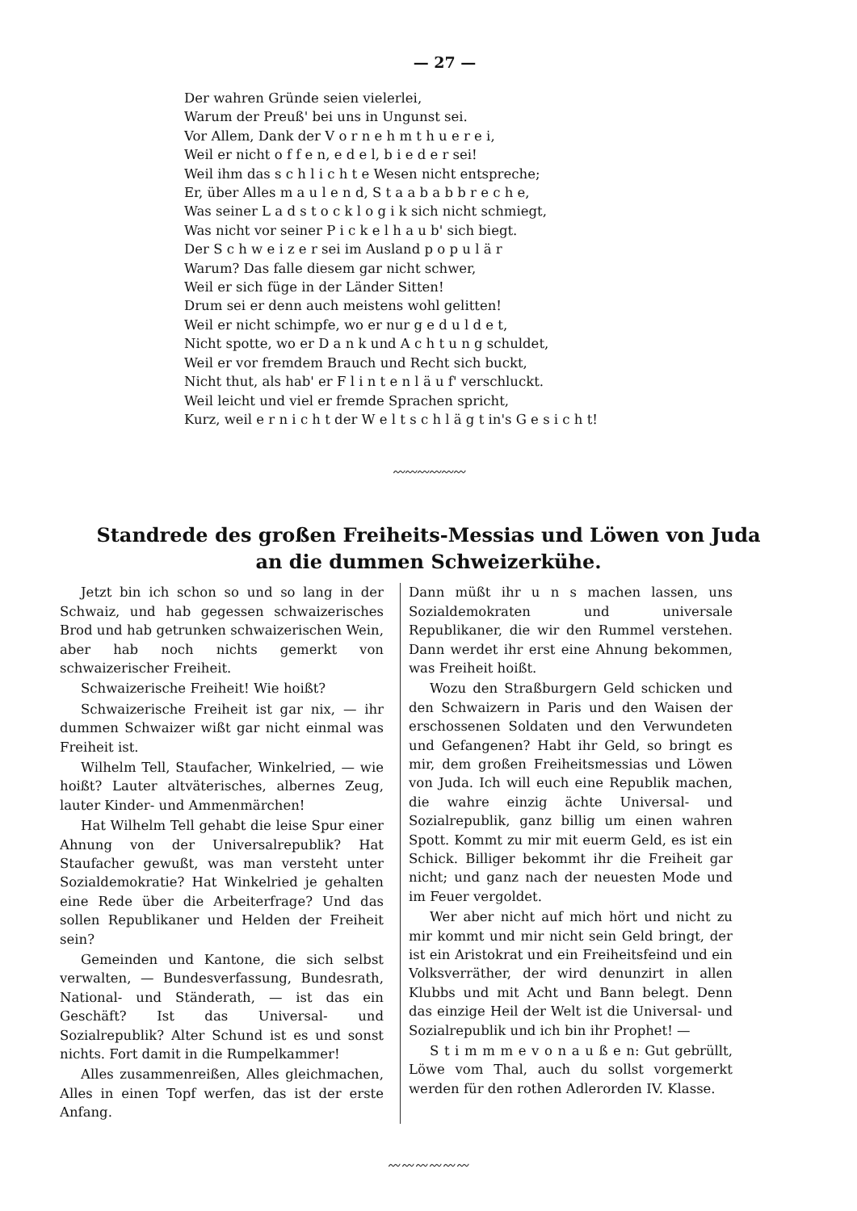— 27 —
Der wahren Gründe seien vielerlei,
Warum der Preuß' bei uns in Ungunst sei.
Vor Allem, Dank der V o r n e h m t h u e r e i,
Weil er nicht o f f e n, e d e l, b i e d e r sei!
Weil ihm das s c h l i c h t e Wesen nicht entspreche;
Er, über Alles m a u l e n d, S t a a b a b b r e c h e,
Was seiner L a d s t o c k l o g i k sich nicht schmiegt,
Was nicht vor seiner P i c k e l h a u b' sich biegt.
Der S c h w e i z e r sei im Ausland p o p u l ä r
Warum? Das falle diesem gar nicht schwer,
Weil er sich füge in der Länder Sitten!
Drum sei er denn auch meistens wohl gelitten!
Weil er nicht schimpfe, wo er nur g e d u l d e t,
Nicht spotte, wo er D a n k und A c h t u n g schuldet,
Weil er vor fremdem Brauch und Recht sich buckt,
Nicht thut, als hab' er F l i n t e n l ä u f' verschluckt.
Weil leicht und viel er fremde Sprachen spricht,
Kurz, weil e r n i c h t der W e l t s c h l ä g t in's G e s i c h t!
〰〰〰〰〰〰
Standrede des großen Freiheits-Messias und Löwen von Juda
an die dummen Schweizerkühe.
Jetzt bin ich schon so und so lang in der Schwaiz, und hab gegessen schwaizerisches Brod und hab getrunken schwaizerischen Wein, aber hab noch nichts gemerkt von schwaizerischer Freiheit.
Schwaizerische Freiheit! Wie hoißt?
Schwaizerische Freiheit ist gar nix, — ihr dummen Schwaizer wißt gar nicht einmal was Freiheit ist.
Wilhelm Tell, Staufacher, Winkelried, — wie hoißt? Lauter altväterisches, albernes Zeug, lauter Kinder- und Ammenmärchen!
Hat Wilhelm Tell gehabt die leise Spur einer Ahnung von der Universalrepublik? Hat Staufacher gewußt, was man versteht unter Sozialdemokratie? Hat Winkelried je gehalten eine Rede über die Arbeiterfrage? Und das sollen Republikaner und Helden der Freiheit sein?
Gemeinden und Kantone, die sich selbst verwalten, — Bundesverfassung, Bundesrath, National- und Ständerath, — ist das ein Geschäft? Ist das Universal- und Sozialrepublik? Alter Schund ist es und sonst nichts. Fort damit in die Rumpelkammer!
Alles zusammenreißen, Alles gleichmachen, Alles in einen Topf werfen, das ist der erste Anfang.
Dann müßt ihr u n s machen lassen, uns Sozialdemokraten und universale Republikaner, die wir den Rummel verstehen. Dann werdet ihr erst eine Ahnung bekommen, was Freiheit hoißt.
Wozu den Straßburgern Geld schicken und den Schwaizern in Paris und den Waisen der erschossenen Soldaten und den Verwundeten und Gefangenen? Habt ihr Geld, so bringt es mir, dem großen Freiheitsmessias und Löwen von Juda. Ich will euch eine Republik machen, die wahre einzig ächte Universal- und Sozialrepublik, ganz billig um einen wahren Spott. Kommt zu mir mit euerm Geld, es ist ein Schick. Billiger bekommt ihr die Freiheit gar nicht; und ganz nach der neuesten Mode und im Feuer vergoldet.
Wer aber nicht auf mich hört und nicht zu mir kommt und mir nicht sein Geld bringt, der ist ein Aristokrat und ein Freiheitsfeind und ein Volksverräther, der wird denunzirt in allen Klubbs und mit Acht und Bann belegt. Denn das einzige Heil der Welt ist die Universal- und Sozialrepublik und ich bin ihr Prophet! —
S t i m m m e v o n a u ß e n: Gut gebrüllt, Löwe vom Thal, auch du sollst vorgemerkt werden für den rothen Adlerorden IV. Klasse.
〰〰〰〰〰〰